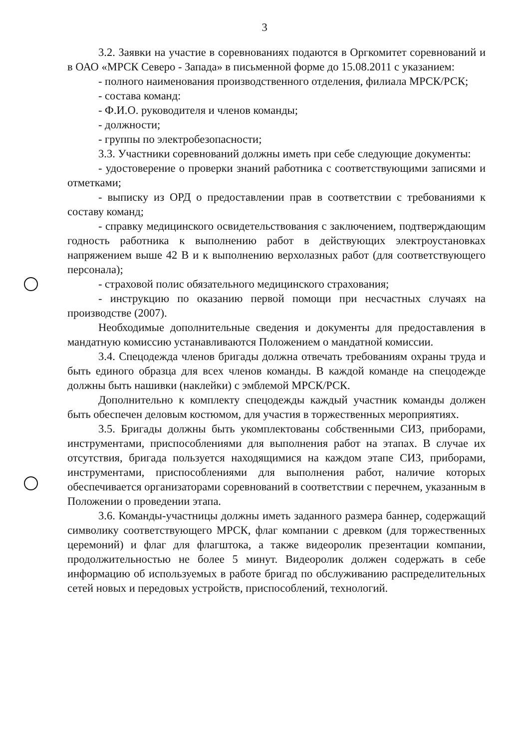3
3.2. Заявки на участие в соревнованиях подаются в Оргкомитет соревнований и в ОАО «МРСК Северо - Запада» в письменной форме до 15.08.2011 с указанием:
- полного наименования производственного отделения, филиала МРСК/РСК;
- состава команд:
- Ф.И.О. руководителя и членов команды;
- должности;
- группы по электробезопасности;
3.3. Участники соревнований должны иметь при себе следующие документы:
- удостоверение о проверки знаний работника с соответствующими записями и отметками;
- выписку из ОРД о предоставлении прав в соответствии с требованиями к составу команд;
- справку медицинского освидетельствования с заключением, подтверждающим годность работника к выполнению работ в действующих электроустановках напряжением выше 42 В и к выполнению верхолазных работ (для соответствующего персонала);
- страховой полис обязательного медицинского страхования;
- инструкцию по оказанию первой помощи при несчастных случаях на производстве (2007).
Необходимые дополнительные сведения и документы для предоставления в мандатную комиссию устанавливаются Положением о мандатной комиссии.
3.4. Спецодежда членов бригады должна отвечать требованиям охраны труда и быть единого образца для всех членов команды. В каждой команде на спецодежде должны быть нашивки (наклейки) с эмблемой МРСК/РСК.
Дополнительно к комплекту спецодежды каждый участник команды должен быть обеспечен деловым костюмом, для участия в торжественных мероприятиях.
3.5. Бригады должны быть укомплектованы собственными СИЗ, приборами, инструментами, приспособлениями для выполнения работ на этапах. В случае их отсутствия, бригада пользуется находящимися на каждом этапе СИЗ, приборами, инструментами, приспособлениями для выполнения работ, наличие которых обеспечивается организаторами соревнований в соответствии с перечнем, указанным в Положении о проведении этапа.
3.6. Команды-участницы должны иметь заданного размера баннер, содержащий символику соответствующего МРСК, флаг компании с древком (для торжественных церемоний) и флаг для флагштока, а также видеоролик презентации компании, продолжительностью не более 5 минут. Видеоролик должен содержать в себе информацию об используемых в работе бригад по обслуживанию распределительных сетей новых и передовых устройств, приспособлений, технологий.